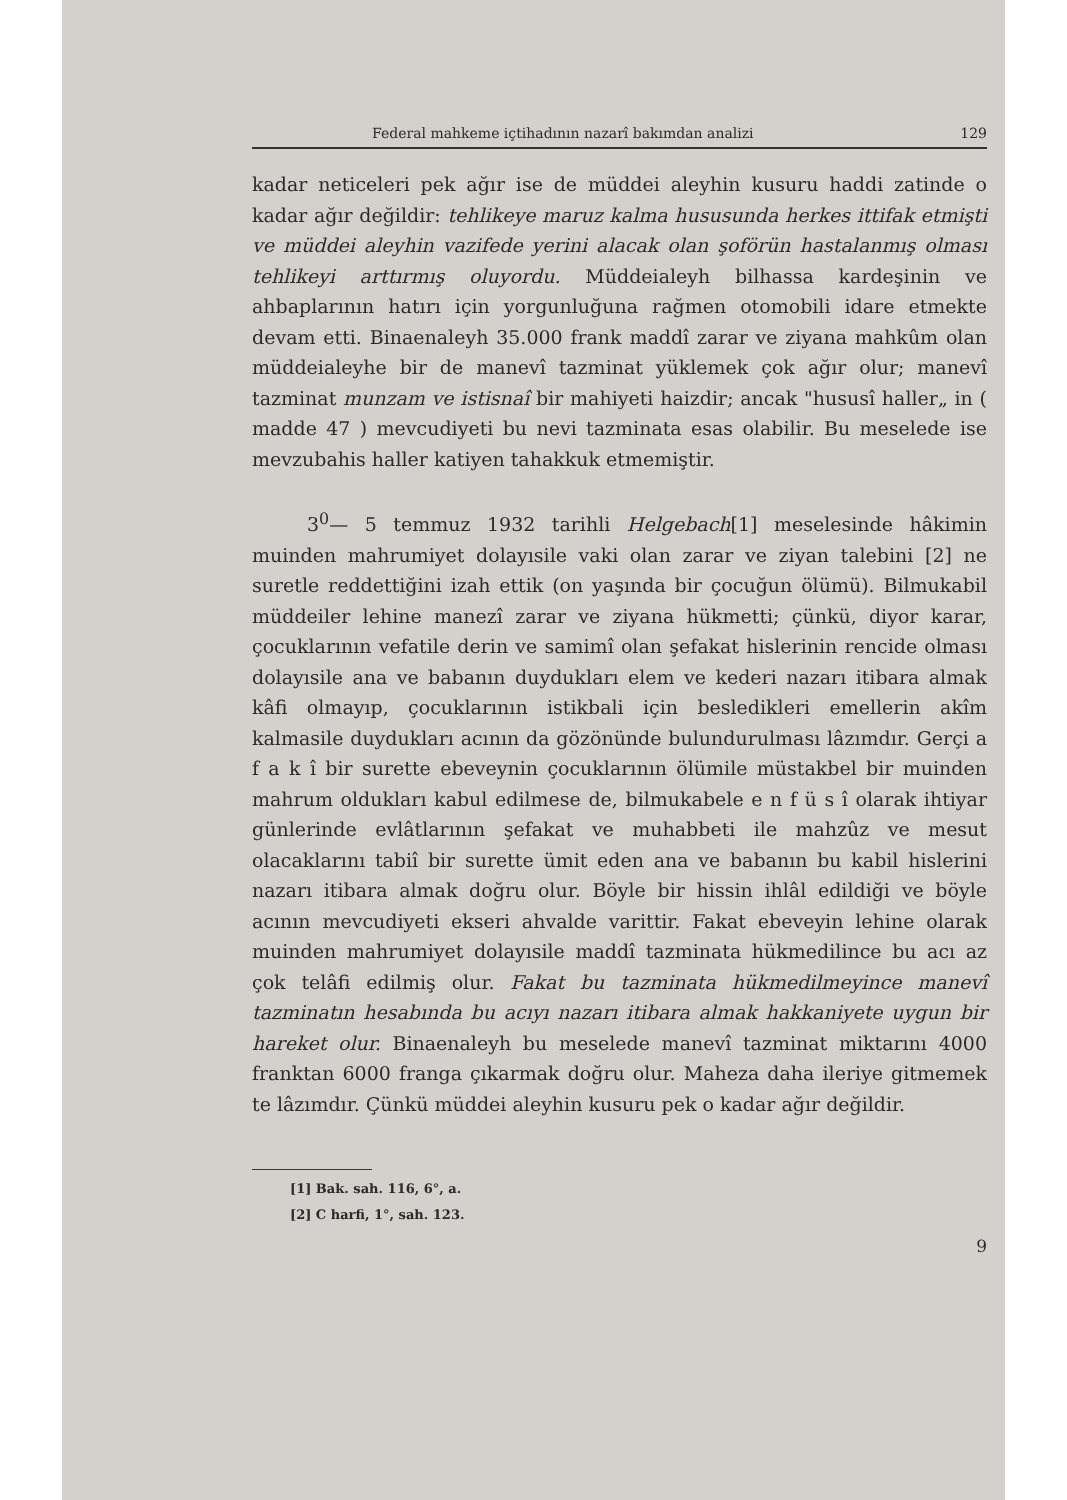Federal mahkeme içtihadının nazarî bakımdan analizi 129
kadar neticeleri pek ağır ise de müddei aleyhin kusuru haddi zatinde o kadar ağır değildir: tehlikeye maruz kalma hususunda herkes ittifak etmişti ve müddei aleyhin vazifede yerini alacak olan şoförün hastalanmış olması tehlikeyi arttırmış oluyordu. Müddeialeyh bilhassa kardeşinin ve ahbaplarının hatırı için yorgunluğuna rağmen otomobili idare etmekte devam etti. Binaenaleyh 35.000 frank maddî zarar ve ziyana mahkûm olan müddeialeyhe bir de manevî tazminat yüklemek çok ağır olur; manevî tazminat munzam ve istisnaî bir mahiyeti haizdir; ancak "hususî haller„ in ( madde 47 ) mevcudiyeti bu nevi tazminata esas olabilir. Bu meselede ise mevzubahis haller katiyen tahakkuk etmemiştir.
3<sup>0</sup>— 5 temmuz 1932 tarihli Helgebach[1] meselesinde hâkimin muinden mahrumiyet dolayısile vaki olan zarar ve ziyan talebini [2] ne suretle reddettiğini izah ettik (on yaşında bir çocuğun ölümü). Bilmukabil müddeiler lehine manezî zarar ve ziyana hükmetti; çünkü, diyor karar, çocuklarının vefatile derin ve samimî olan şefakat hislerinin rencide olması dolayısile ana ve babanın duydukları elem ve kederi nazarı itibara almak kâfi olmayıp, çocuklarının istikbali için besledikleri emellerin akîm kalmasile duydukları acının da gözönünde bulundurulması lâzımdır. Gerçi a f a k î bir surette ebeveynin çocuklarının ölümile müstakbel bir muinden mahrum oldukları kabul edilmese de, bilmukabele e n f ü s î olarak ihtiyar günlerinde evlâtlarının şefakat ve muhabbeti ile mahzûz ve mesut olacaklarını tabiî bir surette ümit eden ana ve babanın bu kabil hislerini nazarı itibara almak doğru olur. Böyle bir hissin ihlâl edildiği ve böyle acının mevcudiyeti ekseri ahvalde varittir. Fakat ebeveyin lehine olarak muinden mahrumiyet dolayısile maddî tazminata hükmedilince bu acı az çok telâfi edilmiş olur. Fakat bu tazminata hükmedilmeyince manevî tazminatın hesabında bu acıyı nazarı itibara almak hakkaniyete uygun bir hareket olur. Binaenaleyh bu meselede manevî tazminat miktarını 4000 franktan 6000 franga çıkarmak doğru olur. Maheza daha ileriye gitmemek te lâzımdır. Çünkü müddei aleyhin kusuru pek o kadar ağır değildir.
[1] Bak. sah. 116, 6°, a.
[2] C harfi, 1°, sah. 123.
9